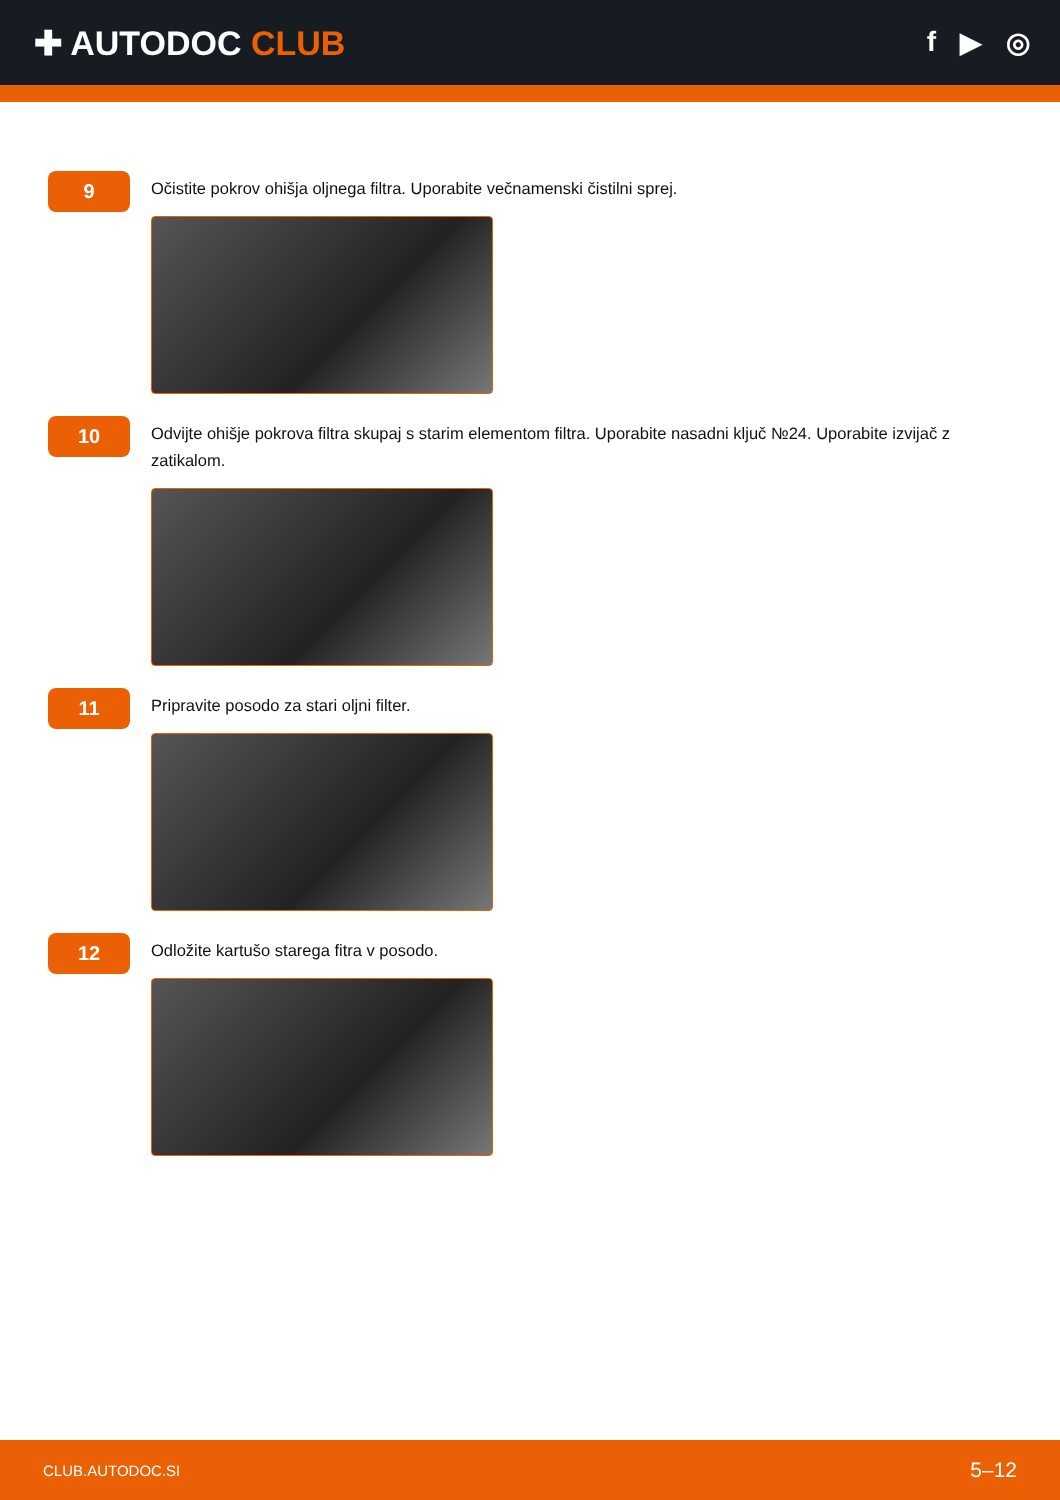✚ AUTODOC CLUB
f ▶ ◎
9
Očistite pokrov ohišja oljnega filtra. Uporabite večnamenski čistilni sprej.
10
Odvijte ohišje pokrova filtra skupaj s starim elementom filtra. Uporabite nasadni ključ №24. Uporabite izvijač z zatikalom.
11
Pripravite posodo za stari oljni filter.
12
Odložite kartušo starega fitra v posodo.
CLUB.AUTODOC.SI 5–12